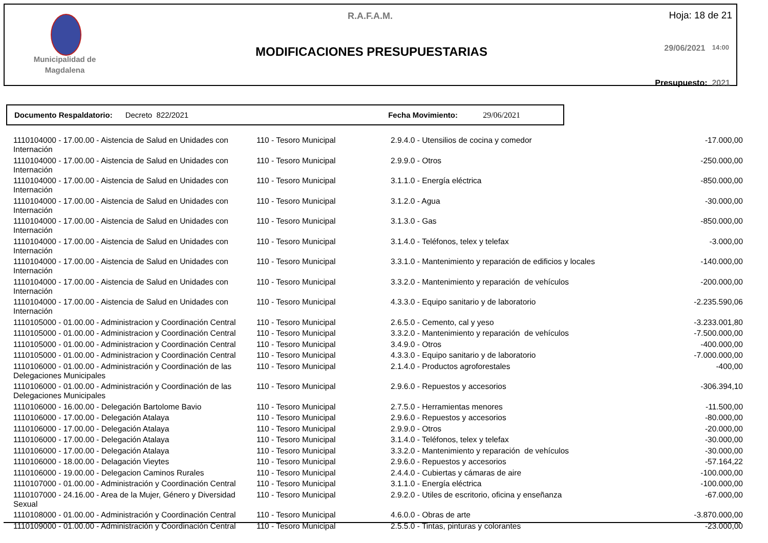Municipalidad de Magdalena
R.A.F.A.M. Hoja: 18 de 21
MODIFICACIONES PRESUPUESTARIAS 29/06/2021 14:00
Presupuesto: 2021
Documento Respaldatorio: Decreto 822/2021 Fecha Movimiento: 29/06/2021
| 1110104000 - 17.00.00 - Aistencia de Salud en Unidades con Internación | 110 - Tesoro Municipal | 2.9.4.0 - Utensilios de cocina y comedor | -17.000,00 |
| 1110104000 - 17.00.00 - Aistencia de Salud en Unidades con Internación | 110 - Tesoro Municipal | 2.9.9.0 - Otros | -250.000,00 |
| 1110104000 - 17.00.00 - Aistencia de Salud en Unidades con Internación | 110 - Tesoro Municipal | 3.1.1.0 - Energía eléctrica | -850.000,00 |
| 1110104000 - 17.00.00 - Aistencia de Salud en Unidades con Internación | 110 - Tesoro Municipal | 3.1.2.0 - Agua | -30.000,00 |
| 1110104000 - 17.00.00 - Aistencia de Salud en Unidades con Internación | 110 - Tesoro Municipal | 3.1.3.0 - Gas | -850.000,00 |
| 1110104000 - 17.00.00 - Aistencia de Salud en Unidades con Internación | 110 - Tesoro Municipal | 3.1.4.0 - Teléfonos, telex y telefax | -3.000,00 |
| 1110104000 - 17.00.00 - Aistencia de Salud en Unidades con Internación | 110 - Tesoro Municipal | 3.3.1.0 - Mantenimiento y reparación de edificios y locales | -140.000,00 |
| 1110104000 - 17.00.00 - Aistencia de Salud en Unidades con Internación | 110 - Tesoro Municipal | 3.3.2.0 - Mantenimiento y reparación de vehículos | -200.000,00 |
| 1110104000 - 17.00.00 - Aistencia de Salud en Unidades con Internación | 110 - Tesoro Municipal | 4.3.3.0 - Equipo sanitario y de laboratorio | -2.235.590,06 |
| 1110105000 - 01.00.00 - Administracion y Coordinación Central | 110 - Tesoro Municipal | 2.6.5.0 - Cemento, cal y yeso | -3.233.001,80 |
| 1110105000 - 01.00.00 - Administracion y Coordinación Central | 110 - Tesoro Municipal | 3.3.2.0 - Mantenimiento y reparación de vehículos | -7.500.000,00 |
| 1110105000 - 01.00.00 - Administracion y Coordinación Central | 110 - Tesoro Municipal | 3.4.9.0 - Otros | -400.000,00 |
| 1110105000 - 01.00.00 - Administracion y Coordinación Central | 110 - Tesoro Municipal | 4.3.3.0 - Equipo sanitario y de laboratorio | -7.000.000,00 |
| 1110106000 - 01.00.00 - Administración y Coordinación de las Delegaciones Municipales | 110 - Tesoro Municipal | 2.1.4.0 - Productos agroforestales | -400,00 |
| 1110106000 - 01.00.00 - Administración y Coordinación de las Delegaciones Municipales | 110 - Tesoro Municipal | 2.9.6.0 - Repuestos y accesorios | -306.394,10 |
| 1110106000 - 16.00.00 - Delegación Bartolome Bavio | 110 - Tesoro Municipal | 2.7.5.0 - Herramientas menores | -11.500,00 |
| 1110106000 - 17.00.00 - Delegación Atalaya | 110 - Tesoro Municipal | 2.9.6.0 - Repuestos y accesorios | -80.000,00 |
| 1110106000 - 17.00.00 - Delegación Atalaya | 110 - Tesoro Municipal | 2.9.9.0 - Otros | -20.000,00 |
| 1110106000 - 17.00.00 - Delegación Atalaya | 110 - Tesoro Municipal | 3.1.4.0 - Teléfonos, telex y telefax | -30.000,00 |
| 1110106000 - 17.00.00 - Delegación Atalaya | 110 - Tesoro Municipal | 3.3.2.0 - Mantenimiento y reparación de vehículos | -30.000,00 |
| 1110106000 - 18.00.00 - Delagación Vieytes | 110 - Tesoro Municipal | 2.9.6.0 - Repuestos y accesorios | -57.164,22 |
| 1110106000 - 19.00.00 - Delegacion Caminos Rurales | 110 - Tesoro Municipal | 2.4.4.0 - Cubiertas y cámaras de aire | -100.000,00 |
| 1110107000 - 01.00.00 - Administración y Coordinación Central | 110 - Tesoro Municipal | 3.1.1.0 - Energía eléctrica | -100.000,00 |
| 1110107000 - 24.16.00 - Area de la Mujer, Género y Diversidad Sexual | 110 - Tesoro Municipal | 2.9.2.0 - Utiles de escritorio, oficina y enseñanza | -67.000,00 |
| 1110108000 - 01.00.00 - Administración y Coordinación Central | 110 - Tesoro Municipal | 4.6.0.0 - Obras de arte | -3.870.000,00 |
| 1110109000 - 01.00.00 - Administración y Coordinación Central | 110 - Tesoro Municipal | 2.5.5.0 - Tintas, pinturas y colorantes | -23.000,00 |